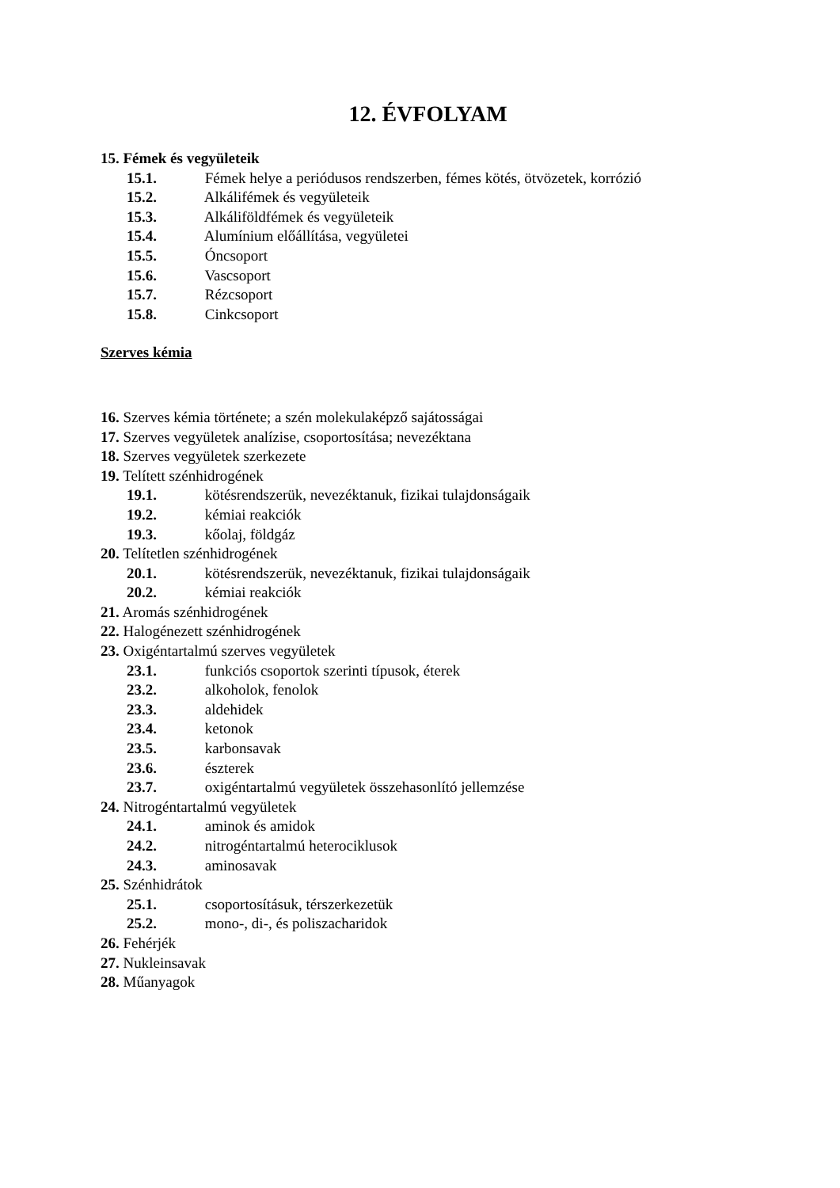12. ÉVFOLYAM
15. Fémek és vegyületeik
15.1. Fémek helye a periódusos rendszerben, fémes kötés, ötvözetek, korrózió
15.2. Alkálifémek és vegyületeik
15.3. Alkáliföldfémek és vegyületeik
15.4. Alumínium előállítása, vegyületei
15.5. Óncsoport
15.6. Vascsoport
15.7. Rézcsoport
15.8. Cinkcsoport
Szerves kémia
16. Szerves kémia története; a szén molekulaképző sajátosságai
17. Szerves vegyületek analízise, csoportosítása; nevezéktana
18. Szerves vegyületek szerkezete
19. Telített szénhidrogének
19.1. kötésrendszerük, nevezéktanuk, fizikai tulajdonságaik
19.2. kémiai reakciók
19.3. kőolaj, földgáz
20. Telítetlen szénhidrogének
20.1. kötésrendszerük, nevezéktanuk, fizikai tulajdonságaik
20.2. kémiai reakciók
21. Aromás szénhidrogének
22. Halogénezett szénhidrogének
23. Oxigéntartalmú szerves vegyületek
23.1. funkciós csoportok szerinti típusok, éterek
23.2. alkoholok, fenolok
23.3. aldehidek
23.4. ketonok
23.5. karbonsavak
23.6. észterek
23.7. oxigéntartalmú vegyületek összehasonlító jellemzése
24. Nitrogéntartalmú vegyületek
24.1. aminok és amidok
24.2. nitrogéntartalmú heterociklusok
24.3. aminosavak
25. Szénhidrátok
25.1. csoportosításuk, térszerkezetük
25.2. mono-, di-, és poliszacharidok
26. Fehérjék
27. Nukleinsavak
28. Műanyagok